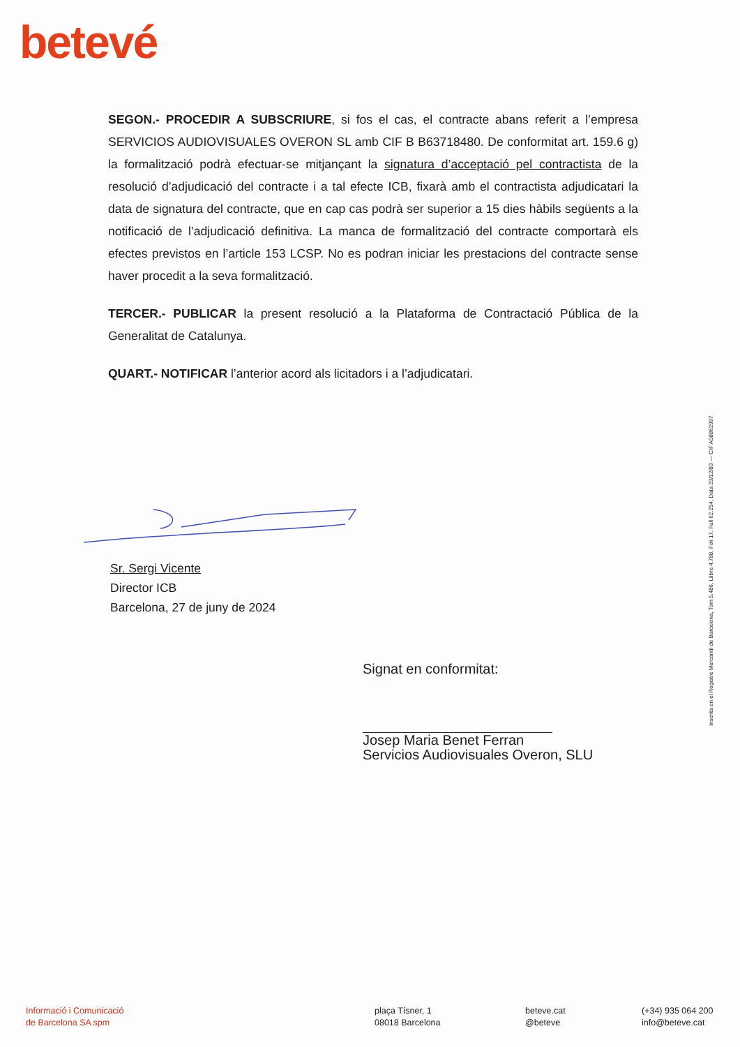betevé
SEGON.- PROCEDIR A SUBSCRIURE, si fos el cas, el contracte abans referit a l’empresa SERVICIOS AUDIOVISUALES OVERON SL amb CIF B B63718480. De conformitat art. 159.6 g) la formalització podrà efectuar-se mitjançant la signatura d’acceptació pel contractista de la resolució d’adjudicació del contracte i a tal efecte ICB, fixarà amb el contractista adjudicatari la data de signatura del contracte, que en cap cas podrà ser superior a 15 dies hàbils següents a la notificació de l’adjudicació definitiva. La manca de formalització del contracte comportarà els efectes previstos en l’article 153 LCSP. No es podran iniciar les prestacions del contracte sense haver procedit a la seva formalització.
TERCER.- PUBLICAR la present resolució a la Plataforma de Contractació Pública de la Generalitat de Catalunya.
QUART.- NOTIFICAR l’anterior acord als licitadors i a l’adjudicatari.
Sr. Sergi Vicente
Director ICB
Barcelona, 27 de juny de 2024
Signat en conformitat: Josep Maria Benet Ferran
Servicios Audiovisuales Overon, SLU
Inscrita en el Registre Mercantil de Barcelona, Tom 5.486, Llibre 4.788, Foli 17, Full 62.254, Data 23/12/83 — CIF A08862997
Informació i Comunicació
de Barcelona SA spm
plaça Tísner, 1
08018 Barcelona
beteve.cat
@beteve
(+34) 935 064 200
info@beteve.cat